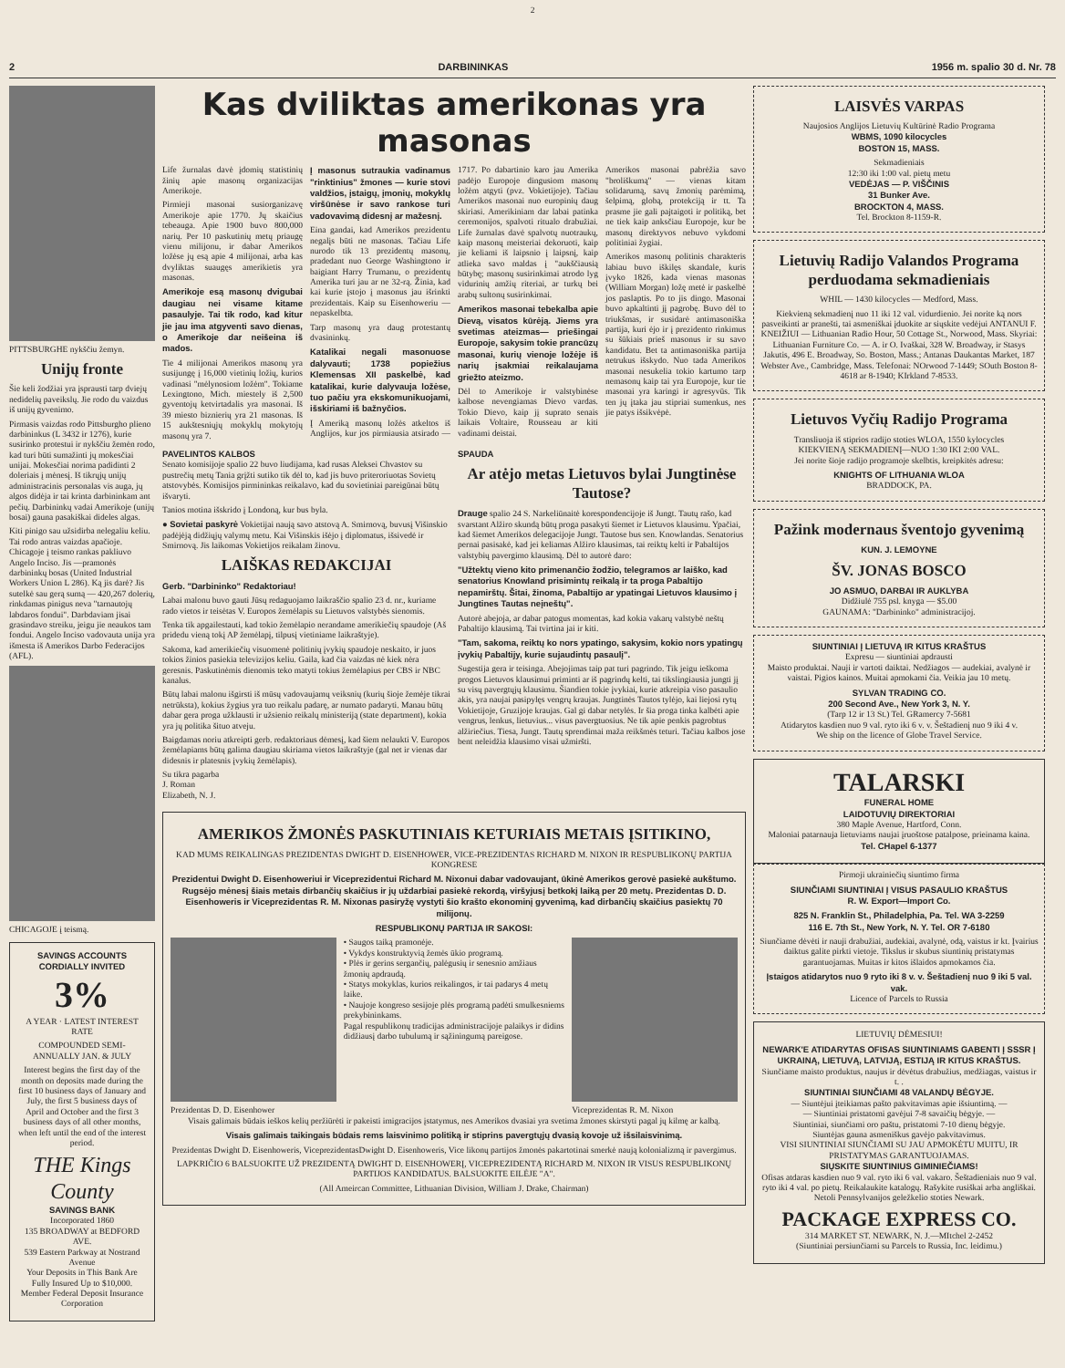2
2 DARBININKAS 1956 m. spalio 30 d. Nr. 78
PITTSBURGHE nykščiu žemyn.
Unijų fronte
Šie keli žodžiai yra įsprausti tarp dviejų nedidelių paveikslų. Jie rodo du vaizdus iš unijų gyvenimo.
Pirmasis vaizdas rodo Pittsburgho plieno darbininkus (L 3432 ir 1276), kurie susirinko protestui ir nykščiu žemėn rodo, kad turi būti sumažinti jų mokesčiai unijai. Mokesčiai norima padidinti 2 doleriais į mėnesį. Iš tikrųjų unijų administracinis personalas vis auga, jų algos didėja ir tai krinta darbininkam ant pečių. Darbininkų vadai Amerikoje (unijų bosai) gauna pasakiškai dideles algas.
Kiti pinigo sau užsidirba nelegaliu keliu. Tai rodo antras vaizdas apačioje. Chicagoje į teismo rankas pakliuvo Angelo Inciso. Jis —pramonės darbininkų bosas (United Industrial Workers Union L 286). Ką jis darė? Jis sutelkė sau gerą sumą — 420,267 dolerių, rinkdamas pinigus neva "tarnautojų labdaros fondui". Darbdaviam jisai grasindavo streiku, jeigu jie neaukos tam fondui. Angelo Inciso vadovauta unija yra išmesta iš Amerikos Darbo Federacijos (AFL).
CHICAGOJE į teismą.
SAVINGS ACCOUNTS CORDIALLY INVITED
3%
A YEAR · LATEST INTEREST RATE
COMPOUNDED SEMI-ANNUALLY JAN. & JULY
Interest begins the first day of the month on deposits made during the first 10 business days of January and July, the first 5 business days of April and October and the first 3 business days of all other months, when left until the end of the interest period.
THE Kings County
SAVINGS BANK
Incorporated 1860
135 BROADWAY at BEDFORD AVE.
539 Eastern Parkway at Nostrand Avenue
Your Deposits in This Bank Are Fully Insured Up to $10,000.
Member Federal Deposit Insurance Corporation
Kas dviliktas amerikonas yra masonas
Life žurnalas davė įdomių statistinių žinių apie masonų organizacijas Amerikoje.
Pirmieji masonai susiorganizavę Amerikoje apie 1770. Jų skaičius tebeauga. Apie 1900 buvo 800,000 narių. Per 10 paskutinių metų priaugę vienu milijonu, ir dabar Amerikos ložėse jų esą apie 4 milijonai, arba kas dvyliktas suaugęs amerikietis yra masonas.
Amerikoje esą masonų dvigubai daugiau nei visame kitame pasaulyje. Tai tik rodo, kad kitur jie jau ima atgyventi savo dienas, o Amerikoje dar neišeina iš mados.
Tie 4 milijonai Amerikos masonų yra susijungę į 16,000 vietinių ložių, kurios vadinasi "mėlynosiom ložėm". Tokiame Lexingtono, Mich. miestely iš 2,500 gyventojų ketvirtadalis yra masonai. Iš 39 miesto biznierių yra 21 masonas. Iš 15 aukštesniųjų mokyklų mokytojų masonų yra 7.
Į masonus sutraukia vadinamus "rinktinius" žmones — kurie stovi valdžios, įstaigų, įmonių, mokyklų viršūnėse ir savo rankose turi vadovavimą didesnį ar mažesnį.
Eina gandai, kad Amerikos prezidentu negalįs būti ne masonas. Tačiau Life nurodo tik 13 prezidentų masonų, pradedant nuo George Washingtono ir baigiant Harry Trumanu, o prezidentų Amerika turi jau ar ne 32-rą. Žinia, kad kai kurie įstojo į masonus jau išrinkti prezidentais. Kaip su Eisenhoweriu — nepaskelbta.
Tarp masonų yra daug protestantų dvasininkų.
Katalikai negali masonuose dalyvauti; 1738 popiežius Klemensas XII paskelbė, kad katalikai, kurie dalyvauja ložėse, tuo pačiu yra ekskomunikuojami, išskiriami iš bažnyčios.
Į Ameriką masonų ložės atkeltos iš Anglijos, kur jos pirmiausia atsirado — 1717. Po dabartinio karo jau Amerika padėjo Europoje dingusiom masonų ložėm atgyti (pvz. Vokietijoje). Tačiau Amerikos masonai nuo europinių daug skiriasi. Amerikiniam dar labai patinka ceremonijos, spalvoti ritualo drabužiai. Life žurnalas davė spalvotų nuotraukų, kaip masonų meisteriai dekoruoti, kaip jie keliami iš laipsnio į laipsnį, kaip atlieka savo maldas į "aukščiausią būtybę; masonų susirinkimai atrodo lyg vidurinių amžių riteriai, ar turkų bei arabų sultonų susirinkimai.
Amerikos masonai tebekalba apie Dievą, visatos kūrėją. Jiems yra svetimas ateizmas— priešingai Europoje, sakysim tokie prancūzų masonai, kurių vienoje ložėje iš narių įsakmiai reikalaujama griežto ateizmo.
Dėl to Amerikoje ir valstybinėse kalbose nevengiamas Dievo vardas. Tokio Dievo, kaip jį suprato senais laikais Voltaire, Rousseau ar kiti vadinami deistai.
Amerikos masonai pabrėžia savo "broliškumą" — vienas kitam solidarumą, savų žmonių parėmimą, šelpimą, globą, protekciją ir tt. Ta prasme jie gali pajtaigoti ir politiką, bet ne tiek kaip anksčiau Europoje, kur be masonų direktyvos nebuvo vykdomi politiniai žygiai.
Amerikos masonų politinis charakteris labiau buvo iškilęs skandale, kuris įvyko 1826, kada vienas masonas (William Morgan) ložę metė ir paskelbė jos paslaptis. Po to jis dingo. Masonai buvo apkaltinti jį pagrobę. Buvo dėl to triukšmas, ir susidarė antimasoniška partija, kuri ėjo ir į prezidento rinkimus su šūkiais prieš masonus ir su savo kandidatu. Bet ta antimasoniška partija netrukus išskydo. Nuo tada Amerikos masonai nesukelia tokio kartumo tarp nemasonų kaip tai yra Europoje, kur tie masonai yra karingi ir agresyvūs. Tik ten jų įtaka jau stipriai sumenkus, nes jie patys išsikvėpė.
PAVELINTOS KALBOS
Senato komisijoje spalio 22 buvo liudijama, kad rusas Aleksei Chvastov su pustrečių metų Tania grįžti sutiko tik dėl to, kad jis buvo priteroriuotas Sovietų atstovybės. Komisijos pirmininkas reikalavo, kad du sovietiniai pareigūnai būtų išvaryti.
Tanios motina išskrido į Londoną, kur bus byla.
● Sovietai paskyrė Vokietijai naują savo atstovą A. Smirnovą, buvusį Višinskio padėjėją didžiųjų valymų metu. Kai Višinskis išėjo į diplomatus, išsivedė ir Smirnovą. Jis laikomas Vokietijos reikalam žinovu.
LAIŠKAS REDAKCIJAI
Gerb. "Darbininko" Redaktoriau!
Labai malonu buvo gauti Jūsų redaguojamo laikraščio spalio 23 d. nr., kuriame rado vietos ir teisėtas V. Europos žemėlapis su Lietuvos valstybės sienomis.
Tenka tik apgailestauti, kad tokio žemėlapio nerandame amerikiečių spaudoje (Aš pridedu vieną tokį AP žemėlapį, tilpusį vietiniame laikraštyje).
Sakoma, kad amerikiečių visuomenė politinių įvykių spaudoje neskaito, ir juos tokios žinios pasiekia televizijos keliu. Gaila, kad čia vaizdas nė kiek nėra geresnis. Paskutinėmis dienomis teko matyti tokius žemėlapius per CBS ir NBC kanalus.
Būtų labai malonu išgirsti iš mūsų vadovaujamų veiksnių (kurių šioje žemėje tikrai netrūksta), kokius žygius yra tuo reikalu padarę, ar numato padaryti. Manau būtų dabar gera proga užklausti ir užsienio reikalų ministeriją (state department), kokia yra jų politika šituo atveju.
Baigdamas noriu atkreipti gerb. redaktoriaus dėmesį, kad šiem nelaukti V. Europos žemėlapiams būtų galima daugiau skiriama vietos laikraštyje (gal net ir vienas dar didesnis ir platesnis įvykių žemėlapis).
Su tikra pagarba
J. Roman
Elizabeth, N. J.
SPAUDA
Ar atėjo metas Lietuvos bylai Jungtinėse Tautose?
Drauge spalio 24 S. Narkeliūnaitė korespondencijoje iš Jungt. Tautų rašo, kad svarstant Alžiro skundą būtų proga pasakyti šiemet ir Lietuvos klausimu. Ypačiai, kad šiemet Amerikos delegacijoje Jungt. Tautose bus sen. Knowlandas. Senatorius pernai pasisakė, kad jei keliamas Alžiro klausimas, tai reiktų kelti ir Pabaltijos valstybių pavergimo klausimą. Dėl to autorė daro:
"Užtektų vieno kito primenančio žodžio, telegramos ar laiško, kad senatorius Knowland prisimintų reikalą ir ta proga Pabaltijo nepamirštų. Šitai, žinoma, Pabaltijo ar ypatingai Lietuvos klausimo į Jungtines Tautas neįneštų".
Autorė abejoja, ar dabar patogus momentas, kad kokia vakarų valstybė neštų Pabaltijo klausimą. Tai tvirtina jai ir kiti.
"Tam, sakoma, reiktų ko nors ypatingo, sakysim, kokio nors ypatingų įvykių Pabaltijy, kurie sujaudintų pasaulį".
Sugestija gera ir teisinga. Abejojimas taip pat turi pagrindo. Tik jeigu ieškoma progos Lietuvos klausimui priminti ar iš pagrindų kelti, tai tikslingiausia jungti jį su visų pavergtųjų klausimu. Šiandien tokie įvykiai, kurie atkreipia viso pasaulio akis, yra naujai pasipylęs vengrų kraujas. Jungtinės Tautos tylėjo, kai liejosi rytų Vokietijoje, Gruzijoje kraujas. Gal gi dabar netylės. Ir šia proga tinka kalbėti apie vengrus, lenkus, lietuvius... visus pavergtuosius. Ne tik apie penkis pagrobtus alžiriečius. Tiesa, Jungt. Tautų sprendimai maža reikšmės teturi. Tačiau kalbos jose bent neleidžia klausimo visai užmiršti.
AMERIKOS ŽMONĖS PASKUTINIAIS KETURIAIS METAIS ĮSITIKINO,
KAD MUMS REIKALINGAS PREZIDENTAS DWIGHT D. EISENHOWER, VICE-PREZIDENTAS RICHARD M. NIXON IR RESPUBLIKONŲ PARTIJA KONGRESE
Prezidentui Dwight D. Eisenhoweriui ir Viceprezidentui Richard M. Nixonui dabar vadovaujant, ūkinė Amerikos gerovė pasiekė aukštumo. Rugsėjo mėnesį šiais metais dirbančių skaičius ir jų uždarbiai pasiekė rekordą, viršyjusį betkokį laiką per 20 metų. Prezidentas D. D. Eisenhoweris ir Viceprezidentas R. M. Nixonas pasiryžę vystyti šio krašto ekonominį gyvenimą, kad dirbančių skaičius pasiektų 70 milijonų.
RESPUBLIKONŲ PARTIJA IR SAKOSI:
Prezidentas D. D. Eisenhower • Saugos taiką pramonėje.
• Vykdys konstruktyvią žemės ūkio programą.
• Plės ir gerins sergančių, palėgusių ir senesnio amžiaus žmonių apdraudą.
• Statys mokyklas, kurios reikalingos, ir tai padarys 4 metų laike.
• Naujoje kongreso sesijoje plės programą padėti smulkesniems prekybininkams.
Pagal respublikonų tradicijas administracijoje palaikys ir didins didžiausį darbo tubulumą ir sąžiningumą pareigose.
Viceprezidentas R. M. Nixon
Visais galimais būdais ieškos kelių peržiūrėti ir pakeisti imigracijos įstatymus, nes Amerikos dvasiai yra svetima žmones skirstyti pagal jų kilmę ar kalbą.
Visais galimais taikingais būdais rems laisvinimo politiką ir stiprins pavergtųjų dvasią kovoje už išsilaisvinimą.
Prezidentas Dwight D. Eisenhoweris, ViceprezidentasDwight D. Eisenhoweris, Vice likonų partijos žmonės pakartotinai smerkė naują kolonializmą ir pavergimus.
LAPKRIČIO 6 BALSUOKITE UŽ PREZIDENTĄ DWIGHT D. EISENHOWERĮ, VICEPREZIDENTĄ RICHARD M. NIXON IR VISUS RESPUBLIKONŲ PARTIJOS KANDIDATUS. BALSUOKITE EILĖJE "A".
(All Ameircan Committee, Lithuanian Division, William J. Drake, Chairman)
LAISVĖS VARPAS
Naujosios Anglijos Lietuvių Kultūrinė Radio Programa
WBMS, 1090 kilocycles
BOSTON 15, MASS.
Sekmadieniais
12:30 iki 1:00 val. pietų metu
VEDĖJAS — P. VIŠČINIS
31 Bunker Ave.
BROCKTON 4, MASS.
Tel. Brockton 8-1159-R.
Lietuvių Radijo Valandos Programa perduodama sekmadieniais
WHIL — 1430 kilocycles — Medford, Mass.
Kiekvieną sekmadienį nuo 11 iki 12 val. vidurdienio. Jei norite ką nors pasveikinti ar pranešti, tai asmeniškai įduokite ar siųskite vedėjui ANTANUI F. KNEIŽIUI — Lithuanian Radio Hour, 50 Cottage St., Norwood, Mass. Skyriai: Lithuanian Furniture Co. — A. ir O. Ivaškai, 328 W. Broadway, ir Stasys Jakutis, 496 E. Broadway, So. Boston, Mass.; Antanas Daukantas Market, 187 Webster Ave., Cambridge, Mass. Telefonai: NOrwood 7-1449; SOuth Boston 8-4618 ar 8-1940; KIrkland 7-8533.
Lietuvos Vyčių Radijo Programa
Transliuoja iš stiprios radijo stoties WLOA, 1550 kylocycles
KIEKVIENĄ SEKMADIENĮ—NUO 1:30 IKI 2:00 VAL.
Jei norite šioje radijo programoje skelbtis, kreipkitės adresu:
KNIGHTS OF LITHUANIA WLOA
BRADDOCK, PA.
Pažink modernaus šventojo gyvenimą
KUN. J. LEMOYNE
ŠV. JONAS BOSCO
JO ASMUO, DARBAI IR AUKLYBA
Didžiulė 755 psl. knyga — $5.00
GAUNAMA: "Darbininko" administracijoj.
SIUNTINIAI Į LIETUVĄ IR KITUS KRAŠTUS
Expresu — siuntiniai apdrausti
Maisto produktai. Nauji ir vartoti daiktai. Nedžiagos — audekiai, avalynė ir vaistai. Pigios kainos. Muitai apmokami čia. Veikia jau 10 metų.
SYLVAN TRADING CO.
200 Second Ave., New York 3, N. Y.
(Tarp 12 ir 13 St.) Tel. GRamercy 7-5681
Atidarytos kasdien nuo 9 val. ryto iki 6 v. v. Šeštadienį nuo 9 iki 4 v.
We ship on the licence of Globe Travel Service.
TALARSKI
FUNERAL HOME
LAIDOTUVIŲ DIREKTORIAI
380 Maple Avenue, Hartford, Conn.
Maloniai patarnauja lietuviams naujai įruoštose patalpose, prieinama kaina.
Tel. CHapel 6-1377
Pirmoji ukrainiečių siuntimo firma
SIUNČIAMI SIUNTINIAI Į VISUS PASAULIO KRAŠTUS
R. W. Export—Import Co.
825 N. Franklin St., Philadelphia, Pa. Tel. WA 3-2259
116 E. 7th St., New York, N. Y. Tel. OR 7-6180
Siunčiame dėvėti ir nauji drabužiai, audekiai, avalynė, odą, vaistus ir kt. Įvairius daiktus galite pirkti vietoje. Tikslus ir skubus siuntinių pristatymas garantuojamas. Muitas ir kitos išlaidos apmokamos čia.
Įstaigos atidarytos nuo 9 ryto iki 8 v. v. Šeštadienį nuo 9 iki 5 val. vak.
Licence of Parcels to Russia
LIETUVIŲ DĖMESIUI!
NEWARK'E ATIDARYTAS OFISAS SIUNTINIAMS GABENTI Į SSSR Į UKRAINĄ, LIETUVĄ, LATVIJĄ, ESTIJĄ IR KITUS KRAŠTUS.
Siunčiame maisto produktus, naujus ir dėvėtus drabužius, medžiagas, vaistus ir t. .
SIUNTINIAI SIUNČIAMI 48 VALANDŲ BĖGYJE.
— Siuntėjui įteikiamas pašto pakvitavimas apie išsiuntimą. —
— Siuntiniai pristatomi gavėjui 7-8 savaičių bėgyje. —
Siuntiniai, siunčiami oro paštu, pristatomi 7-10 dienų bėgyje.
Siuntėjas gauna asmeniškus gavėjo pakvitavimus.
VISI SIUNTINIAI SIUNČIAMI SU JAU APMOKĖTU MUITU, IR PRISTATYMAS GARANTUOJAMAS.
SIŲSKITE SIUNTINIUS GIMINIEČIAMS!
Ofisas atdaras kasdien nuo 9 val. ryto iki 6 val. vakaro. Šeštadieniais nuo 9 val. ryto iki 4 val. po pietų. Reikalaukite katalogų. Rašykite rusiškai arba angliškai. Netoli Pennsylvanijos geležkelio stoties Newark.
PACKAGE EXPRESS CO.
314 MARKET ST. NEWARK, N. J.—MItchel 2-2452
(Siuntiniai persiunčiami su Parcels to Russia, Inc. leidimu.)